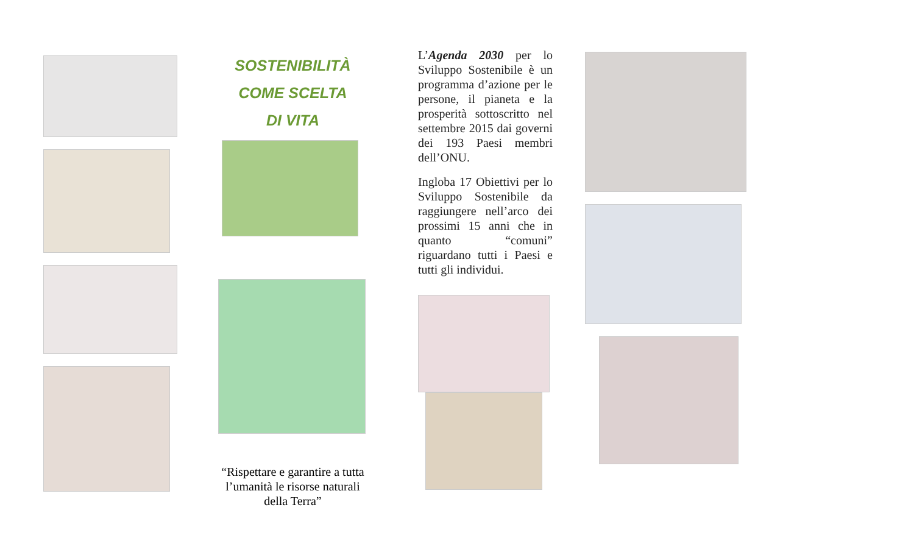SOSTENIBILITÀ
COME SCELTA
DI VITA
“Rispettare e garantire a tutta l’umanità le risorse naturali della Terra”
L’Agenda 2030 per lo Sviluppo Sostenibile è un programma d’azione per le persone, il pianeta e la prosperità sottoscritto nel settembre 2015 dai governi dei 193 Paesi membri dell’ONU.
Ingloba 17 Obiettivi per lo Sviluppo Sostenibile da raggiungere nell’arco dei prossimi 15 anni che in quanto “comuni” riguardano tutti i Paesi e tutti gli individui.